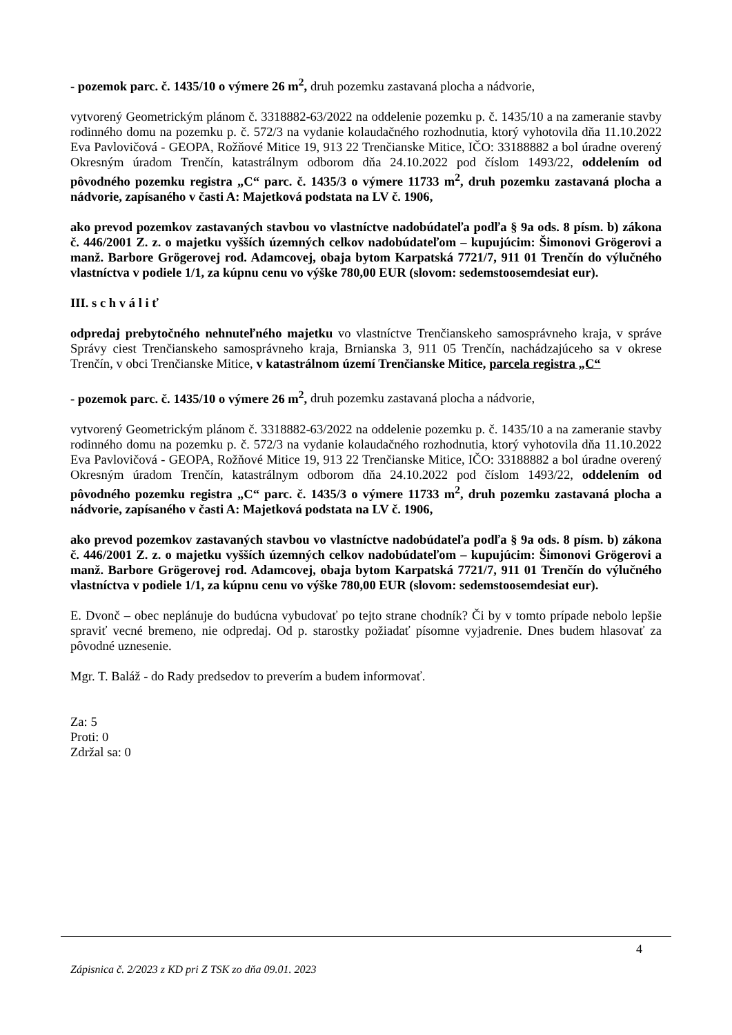- pozemok parc. č. 1435/10 o výmere 26 m<sup>2</sup>, druh pozemku zastavaná plocha a nádvorie,
vytvorený Geometrickým plánom č. 3318882-63/2022 na oddelenie pozemku p. č. 1435/10 a na zameranie stavby rodinného domu na pozemku p. č. 572/3 na vydanie kolaudačného rozhodnutia, ktorý vyhotovila dňa 11.10.2022 Eva Pavlovičová - GEOPA, Rožňové Mitice 19, 913 22 Trenčianske Mitice, IČO: 33188882 a bol úradne overený Okresným úradom Trenčín, katastrálnym odborom dňa 24.10.2022 pod číslom 1493/22, oddelením od pôvodného pozemku registra „C“ parc. č. 1435/3 o výmere 11733 m<sup>2</sup>, druh pozemku zastavaná plocha a nádvorie, zapísaného v časti A: Majetková podstata na LV č. 1906,
ako prevod pozemkov zastavaných stavbou vo vlastníctve nadobúdateľa podľa § 9a ods. 8 písm. b) zákona č. 446/2001 Z. z. o majetku vyšších územných celkov nadobúdateľom – kupujúcim: Šimonovi Grögerovi a manž. Barbore Grögerovej rod. Adamcovej, obaja bytom Karpatská 7721/7, 911 01 Trenčín do výlučného vlastníctva v podiele 1/1, za kúpnu cenu vo výške 780,00 EUR (slovom: sedemstoosemdesiat eur).
III. s c h v á l i ť
odpredaj prebytočného nehnuteľného majetku vo vlastníctve Trenčianskeho samosprávneho kraja, v správe Správy ciest Trenčianskeho samosprávneho kraja, Brnianska 3, 911 05 Trenčín, nachádzajúceho sa v okrese Trenčín, v obci Trenčianske Mitice, v katastrálnom území Trenčianske Mitice, parcela registra „C“
- pozemok parc. č. 1435/10 o výmere 26 m<sup>2</sup>, druh pozemku zastavaná plocha a nádvorie,
vytvorený Geometrickým plánom č. 3318882-63/2022 na oddelenie pozemku p. č. 1435/10 a na zameranie stavby rodinného domu na pozemku p. č. 572/3 na vydanie kolaudačného rozhodnutia, ktorý vyhotovila dňa 11.10.2022 Eva Pavlovičová - GEOPA, Rožňové Mitice 19, 913 22 Trenčianske Mitice, IČO: 33188882 a bol úradne overený Okresným úradom Trenčín, katastrálnym odborom dňa 24.10.2022 pod číslom 1493/22, oddelením od pôvodného pozemku registra „C“ parc. č. 1435/3 o výmere 11733 m<sup>2</sup>, druh pozemku zastavaná plocha a nádvorie, zapísaného v časti A: Majetková podstata na LV č. 1906,
ako prevod pozemkov zastavaných stavbou vo vlastníctve nadobúdateľa podľa § 9a ods. 8 písm. b) zákona č. 446/2001 Z. z. o majetku vyšších územných celkov nadobúdateľom – kupujúcim: Šimonovi Grögerovi a manž. Barbore Grögerovej rod. Adamcovej, obaja bytom Karpatská 7721/7, 911 01 Trenčín do výlučného vlastníctva v podiele 1/1, za kúpnu cenu vo výške 780,00 EUR (slovom: sedemstoosemdesiat eur).
E. Dvonč – obec neplánuje do budúcna vybudovať po tejto strane chodník? Či by v tomto prípade nebolo lepšie spraviť vecné bremeno, nie odpredaj. Od p. starostky požiadať písomne vyjadrenie. Dnes budem hlasovať za pôvodné uznesenie.
Mgr. T. Baláž - do Rady predsedov to preverím a budem informovať.
Za: 5
Proti: 0
Zdržal sa: 0
4
Zápisnica č. 2/2023 z KD pri Z TSK zo dňa 09.01. 2023